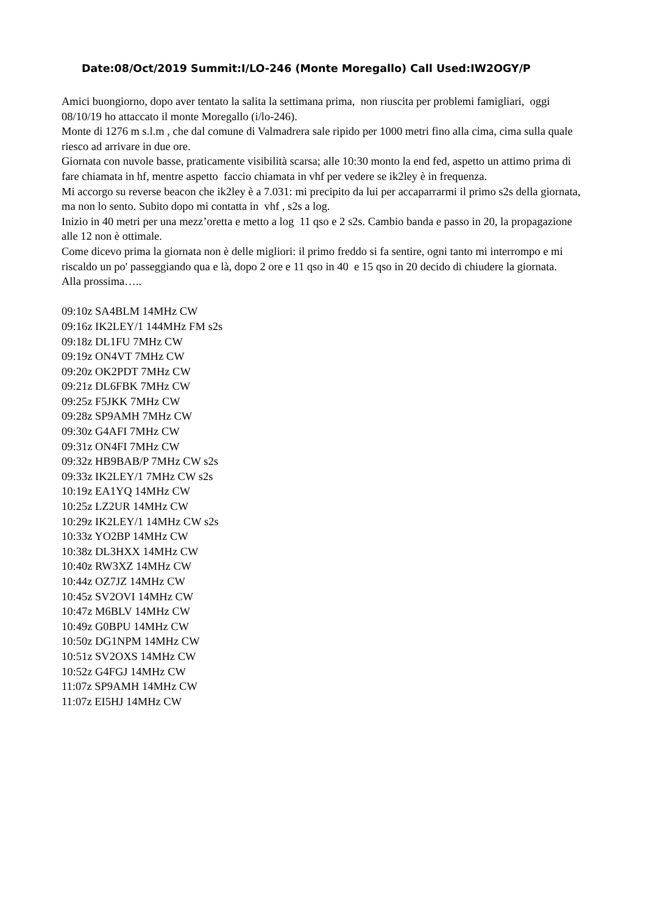Date:08/Oct/2019 Summit:I/LO-246 (Monte Moregallo) Call Used:IW2OGY/P
Amici buongiorno, dopo aver tentato la salita la settimana prima, non riuscita per problemi famigliari, oggi 08/10/19 ho attaccato il monte Moregallo (i/lo-246).
Monte di 1276 m s.l.m , che dal comune di Valmadrera sale ripido per 1000 metri fino alla cima, cima sulla quale riesco ad arrivare in due ore.
Giornata con nuvole basse, praticamente visibilità scarsa; alle 10:30 monto la end fed, aspetto un attimo prima di fare chiamata in hf, mentre aspetto faccio chiamata in vhf per vedere se ik2ley è in frequenza.
Mi accorgo su reverse beacon che ik2ley è a 7.031: mi precipito da lui per accaparrarmi il primo s2s della giornata, ma non lo sento. Subito dopo mi contatta in vhf , s2s a log.
Inizio in 40 metri per una mezz’oretta e metto a log 11 qso e 2 s2s. Cambio banda e passo in 20, la propagazione alle 12 non è ottimale.
Come dicevo prima la giornata non è delle migliori: il primo freddo si fa sentire, ogni tanto mi interrompo e mi riscaldo un po' passeggiando qua e là, dopo 2 ore e 11 qso in 40 e 15 qso in 20 decido di chiudere la giornata.
Alla prossima…..
09:10z SA4BLM 14MHz CW
09:16z IK2LEY/1 144MHz FM s2s
09:18z DL1FU 7MHz CW
09:19z ON4VT 7MHz CW
09:20z OK2PDT 7MHz CW
09:21z DL6FBK 7MHz CW
09:25z F5JKK 7MHz CW
09:28z SP9AMH 7MHz CW
09:30z G4AFI 7MHz CW
09:31z ON4FI 7MHz CW
09:32z HB9BAB/P 7MHz CW s2s
09:33z IK2LEY/1 7MHz CW s2s
10:19z EA1YQ 14MHz CW
10:25z LZ2UR 14MHz CW
10:29z IK2LEY/1 14MHz CW s2s
10:33z YO2BP 14MHz CW
10:38z DL3HXX 14MHz CW
10:40z RW3XZ 14MHz CW
10:44z OZ7JZ 14MHz CW
10:45z SV2OVI 14MHz CW
10:47z M6BLV 14MHz CW
10:49z G0BPU 14MHz CW
10:50z DG1NPM 14MHz CW
10:51z SV2OXS 14MHz CW
10:52z G4FGJ 14MHz CW
11:07z SP9AMH 14MHz CW
11:07z EI5HJ 14MHz CW